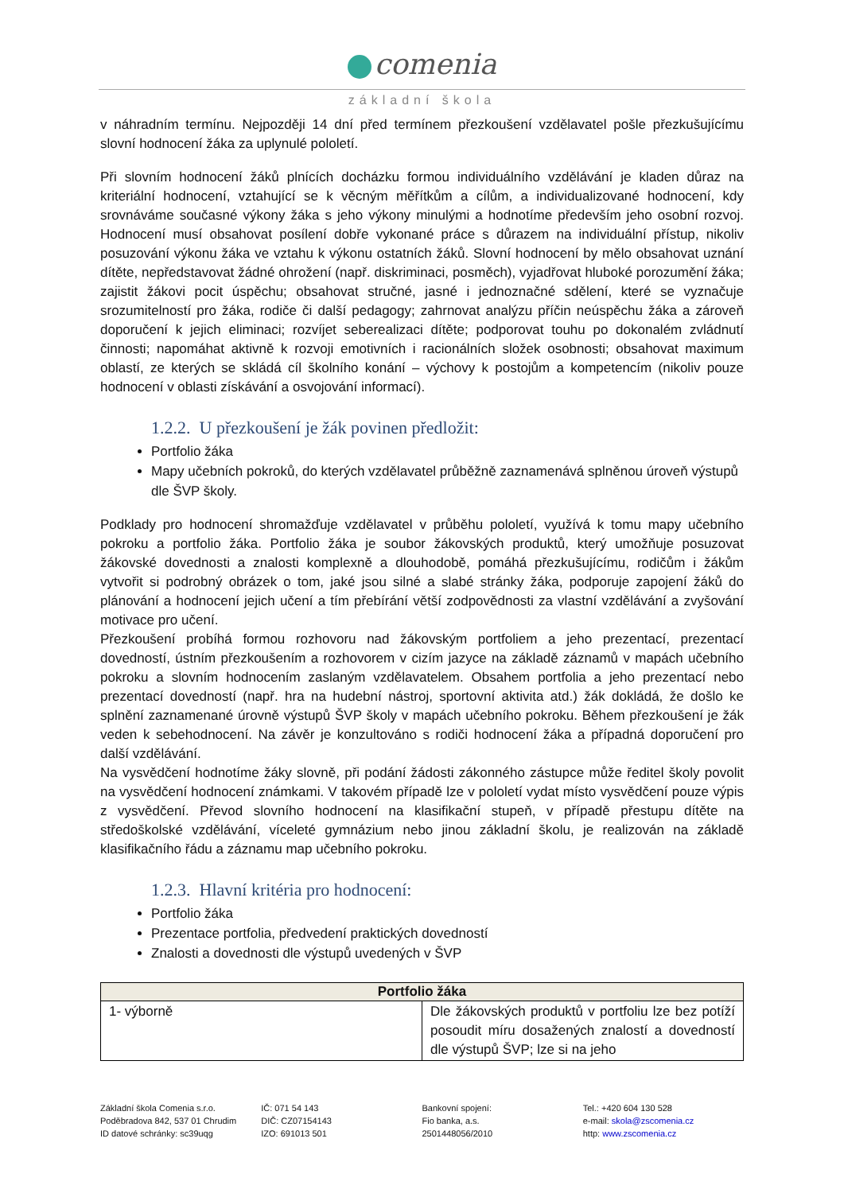comenia
základní škola
v náhradním termínu. Nejpozději 14 dní před termínem přezkoušení vzdělavatel pošle přezkušujícímu slovní hodnocení žáka za uplynulé pololetí.
Při slovním hodnocení žáků plnících docházku formou individuálního vzdělávání je kladen důraz na kriteriální hodnocení, vztahující se k věcným měřítkům a cílům, a individualizované hodnocení, kdy srovnáváme současné výkony žáka s jeho výkony minulými a hodnotíme především jeho osobní rozvoj. Hodnocení musí obsahovat posílení dobře vykonané práce s důrazem na individuální přístup, nikoliv posuzování výkonu žáka ve vztahu k výkonu ostatních žáků. Slovní hodnocení by mělo obsahovat uznání dítěte, nepředstavovat žádné ohrožení (např. diskriminaci, posměch), vyjadřovat hluboké porozumění žáka; zajistit žákovi pocit úspěchu; obsahovat stručné, jasné i jednoznačné sdělení, které se vyznačuje srozumitelností pro žáka, rodiče či další pedagogy; zahrnovat analýzu příčin neúspěchu žáka a zároveň doporučení k jejich eliminaci; rozvíjet seberealizaci dítěte; podporovat touhu po dokonalém zvládnutí činnosti; napomáhat aktivně k rozvoji emotivních i racionálních složek osobnosti; obsahovat maximum oblastí, ze kterých se skládá cíl školního konání – výchovy k postojům a kompetencím (nikoliv pouze hodnocení v oblasti získávání a osvojování informací).
1.2.2. U přezkoušení je žák povinen předložit:
Portfolio žáka
Mapy učebních pokroků, do kterých vzdělavatel průběžně zaznamenává splněnou úroveň výstupů dle ŠVP školy.
Podklady pro hodnocení shromažďuje vzdělavatel v průběhu pololetí, využívá k tomu mapy učebního pokroku a portfolio žáka. Portfolio žáka je soubor žákovských produktů, který umožňuje posuzovat žákovské dovednosti a znalosti komplexně a dlouhodobě, pomáhá přezkušujícímu, rodičům i žákům vytvořit si podrobný obrázek o tom, jaké jsou silné a slabé stránky žáka, podporuje zapojení žáků do plánování a hodnocení jejich učení a tím přebírání větší zodpovědnosti za vlastní vzdělávání a zvyšování motivace pro učení.
Přezkoušení probíhá formou rozhovoru nad žákovským portfoliem a jeho prezentací, prezentací dovedností, ústním přezkoušením a rozhovorem v cizím jazyce na základě záznamů v mapách učebního pokroku a slovním hodnocením zaslaným vzdělavatelem. Obsahem portfolia a jeho prezentací nebo prezentací dovedností (např. hra na hudební nástroj, sportovní aktivita atd.) žák dokládá, že došlo ke splnění zaznamenané úrovně výstupů ŠVP školy v mapách učebního pokroku. Během přezkoušení je žák veden k sebehodnocení. Na závěr je konzultováno s rodiči hodnocení žáka a případná doporučení pro další vzdělávání.
Na vysvědčení hodnotíme žáky slovně, při podání žádosti zákonného zástupce může ředitel školy povolit na vysvědčení hodnocení známkami. V takovém případě lze v pololetí vydat místo vysvědčení pouze výpis z vysvědčení. Převod slovního hodnocení na klasifikační stupeň, v případě přestupu dítěte na středoškolské vzdělávání, víceleté gymnázium nebo jinou základní školu, je realizován na základě klasifikačního řádu a záznamu map učebního pokroku.
1.2.3. Hlavní kritéria pro hodnocení:
Portfolio žáka
Prezentace portfolia, předvedení praktických dovedností
Znalosti a dovednosti dle výstupů uvedených v ŠVP
| Portfolio žáka | |
| --- | --- |
| 1- výborně | Dle žákovských produktů v portfoliu lze bez potíží posoudit míru dosažených znalostí a dovedností dle výstupů ŠVP; lze si na jeho |
Základní škola Comenia s.r.o.
Poděbradova 842, 537 01 Chrudim
ID datové schránky: sc39uqg
IČ: 071 54 143
DIČ: CZ07154143
IZO: 691013 501
Bankovní spojení:
Fio banka, a.s.
2501448056/2010
Tel.: +420 604 130 528
e-mail: skola@zscomenia.cz
http: www.zscomenia.cz